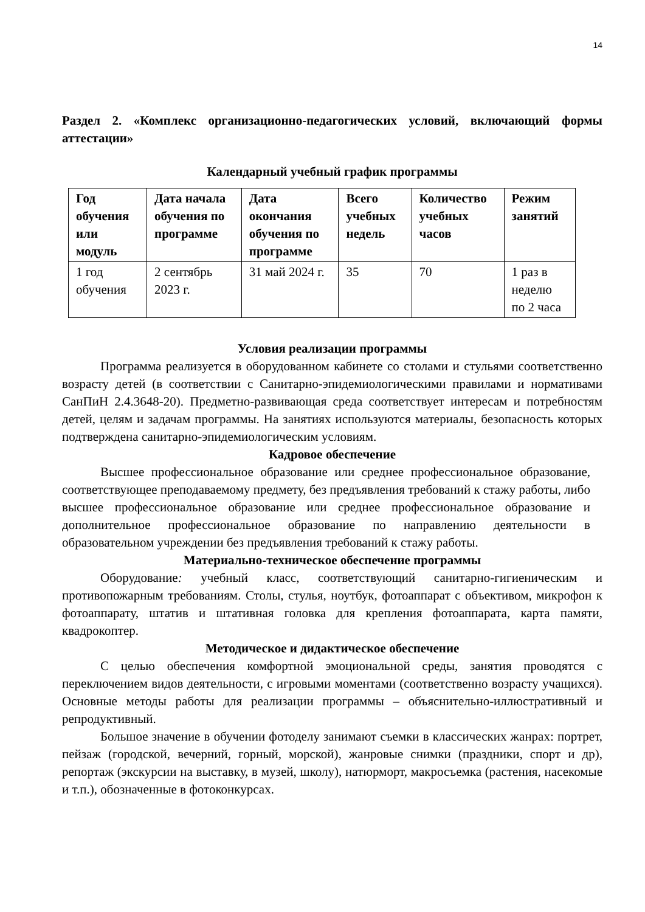14
Раздел 2. «Комплекс организационно-педагогических условий, включающий формы аттестации»
Календарный учебный график программы
| Год обучения или модуль | Дата начала обучения по программе | Дата окончания обучения по программе | Всего учебных недель | Количество учебных часов | Режим занятий |
| --- | --- | --- | --- | --- | --- |
| 1 год обучения | 2 сентябрь 2023 г. | 31 май 2024 г. | 35 | 70 | 1 раз в неделю по 2 часа |
Условия реализации программы
Программа реализуется в оборудованном кабинете со столами и стульями соответственно возрасту детей (в соответствии с Санитарно-эпидемиологическими правилами и нормативами СанПиН 2.4.3648-20). Предметно-развивающая среда соответствует интересам и потребностям детей, целям и задачам программы. На занятиях используются материалы, безопасность которых подтверждена санитарно-эпидемиологическим условиям.
Кадровое обеспечение
Высшее профессиональное образование или среднее профессиональное образование, соответствующее преподаваемому предмету, без предъявления требований к стажу работы, либо высшее профессиональное образование или среднее профессиональное образование и дополнительное профессиональное образование по направлению деятельности в образовательном учреждении без предъявления требований к стажу работы.
Материально-техническое обеспечение программы
Оборудование: учебный класс, соответствующий санитарно-гигиеническим и противопожарным требованиям. Столы, стулья, ноутбук, фотоаппарат с объективом, микрофон к фотоаппарату, штатив и штативная головка для крепления фотоаппарата, карта памяти, квадрокоптер.
Методическое и дидактическое обеспечение
С целью обеспечения комфортной эмоциональной среды, занятия проводятся с переключением видов деятельности, с игровыми моментами (соответственно возрасту учащихся). Основные методы работы для реализации программы – объяснительно-иллюстративный и репродуктивный.
Большое значение в обучении фотоделу занимают съемки в классических жанрах: портрет, пейзаж (городской, вечерний, горный, морской), жанровые снимки (праздники, спорт и др), репортаж (экскурсии на выставку, в музей, школу), натюрморт, макросъемка (растения, насекомые и т.п.), обозначенные в фотоконкурсах.